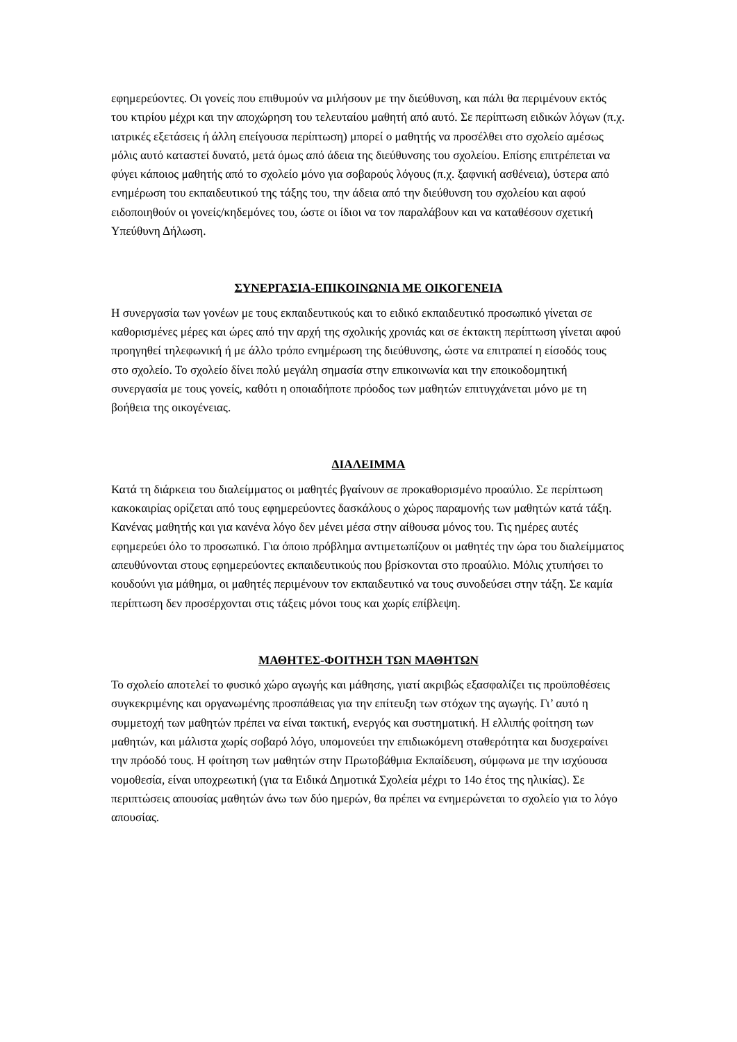εφημερεύοντες. Οι γονείς που επιθυμούν να μιλήσουν με την διεύθυνση, και πάλι θα περιμένουν εκτός του κτιρίου μέχρι και την αποχώρηση του τελευταίου μαθητή από αυτό. Σε περίπτωση ειδικών λόγων (π.χ. ιατρικές εξετάσεις ή άλλη επείγουσα περίπτωση) μπορεί ο μαθητής να προσέλθει στο σχολείο αμέσως μόλις αυτό καταστεί δυνατό, μετά όμως από άδεια της διεύθυνσης του σχολείου. Επίσης επιτρέπεται να φύγει κάποιος μαθητής από το σχολείο μόνο για σοβαρούς λόγους (π.χ. ξαφνική ασθένεια), ύστερα από ενημέρωση του εκπαιδευτικού της τάξης του, την άδεια από την διεύθυνση του σχολείου και αφού ειδοποιηθούν οι γονείς/κηδεμόνες του, ώστε οι ίδιοι να τον παραλάβουν και να καταθέσουν σχετική Υπεύθυνη Δήλωση.
ΣΥΝΕΡΓΑΣΙΑ-ΕΠΙΚΟΙΝΩΝΙΑ ΜΕ ΟΙΚΟΓΕΝΕΙΑ
Η συνεργασία των γονέων με τους εκπαιδευτικούς και το ειδικό εκπαιδευτικό προσωπικό γίνεται σε καθορισμένες μέρες και ώρες από την αρχή της σχολικής χρονιάς και σε έκτακτη περίπτωση γίνεται αφού προηγηθεί τηλεφωνική ή με άλλο τρόπο ενημέρωση της διεύθυνσης, ώστε να επιτραπεί η είσοδός τους στο σχολείο. Το σχολείο δίνει πολύ μεγάλη σημασία στην επικοινωνία και την εποικοδομητική συνεργασία με τους γονείς, καθότι η οποιαδήποτε πρόοδος των μαθητών επιτυγχάνεται μόνο με τη βοήθεια της οικογένειας.
ΔΙΑΛΕΙΜΜΑ
Κατά τη διάρκεια του διαλείμματος οι μαθητές βγαίνουν σε προκαθορισμένο προαύλιο. Σε περίπτωση κακοκαιρίας ορίζεται από τους εφημερεύοντες δασκάλους ο χώρος παραμονής των μαθητών κατά τάξη. Κανένας μαθητής και για κανένα λόγο δεν μένει μέσα στην αίθουσα μόνος του. Τις ημέρες αυτές εφημερεύει όλο το προσωπικό. Για όποιο πρόβλημα αντιμετωπίζουν οι μαθητές την ώρα του διαλείμματος απευθύνονται στους εφημερεύοντες εκπαιδευτικούς που βρίσκονται στο προαύλιο. Μόλις χτυπήσει το κουδούνι για μάθημα, οι μαθητές περιμένουν τον εκπαιδευτικό να τους συνοδεύσει στην τάξη. Σε καμία περίπτωση δεν προσέρχονται στις τάξεις μόνοι τους και χωρίς επίβλεψη.
ΜΑΘΗΤΕΣ-ΦΟΙΤΗΣΗ ΤΩΝ ΜΑΘΗΤΩΝ
Το σχολείο αποτελεί το φυσικό χώρο αγωγής και μάθησης, γιατί ακριβώς εξασφαλίζει τις προϋποθέσεις συγκεκριμένης και οργανωμένης προσπάθειας για την επίτευξη των στόχων της αγωγής. Γι’ αυτό η συμμετοχή των μαθητών πρέπει να είναι τακτική, ενεργός και συστηματική. Η ελλιπής φοίτηση των μαθητών, και μάλιστα χωρίς σοβαρό λόγο, υπομονεύει την επιδιωκόμενη σταθερότητα και δυσχεραίνει την πρόοδό τους. Η φοίτηση των μαθητών στην Πρωτοβάθμια Εκπαίδευση, σύμφωνα με την ισχύουσα νομοθεσία, είναι υποχρεωτική (για τα Ειδικά Δημοτικά Σχολεία μέχρι το 14ο έτος της ηλικίας). Σε περιπτώσεις απουσίας μαθητών άνω των δύο ημερών, θα πρέπει να ενημερώνεται το σχολείο για το λόγο απουσίας.